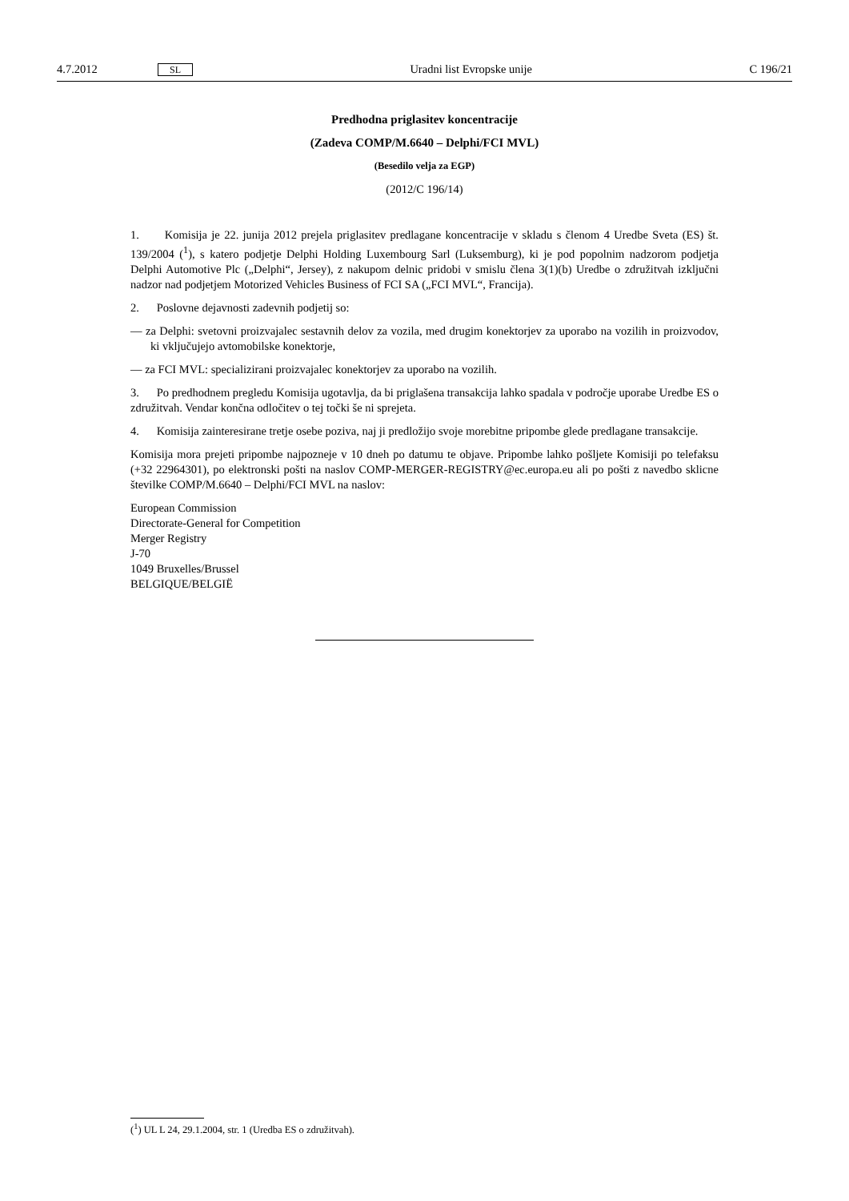4.7.2012 SL Uradni list Evropske unije C 196/21
Predhodna priglasitev koncentracije
(Zadeva COMP/M.6640 – Delphi/FCI MVL)
(Besedilo velja za EGP)
(2012/C 196/14)
1. Komisija je 22. junija 2012 prejela priglasitev predlagane koncentracije v skladu s členom 4 Uredbe Sveta (ES) št. 139/2004 (<sup>1</sup>), s katero podjetje Delphi Holding Luxembourg Sarl (Luksemburg), ki je pod popolnim nadzorom podjetja Delphi Automotive Plc („Delphi“, Jersey), z nakupom delnic pridobi v smislu člena 3(1)(b) Uredbe o združitvah izključni nadzor nad podjetjem Motorized Vehicles Business of FCI SA („FCI MVL“, Francija).
2. Poslovne dejavnosti zadevnih podjetij so:
— za Delphi: svetovni proizvajalec sestavnih delov za vozila, med drugim konektorjev za uporabo na vozilih in proizvodov, ki vključujejo avtomobilske konektorje,
— za FCI MVL: specializirani proizvajalec konektorjev za uporabo na vozilih.
3. Po predhodnem pregledu Komisija ugotavlja, da bi priglašena transakcija lahko spadala v področje uporabe Uredbe ES o združitvah. Vendar končna odločitev o tej točki še ni sprejeta.
4. Komisija zainteresirane tretje osebe poziva, naj ji predložijo svoje morebitne pripombe glede predlagane transakcije.
Komisija mora prejeti pripombe najpozneje v 10 dneh po datumu te objave. Pripombe lahko pošljete Komisiji po telefaksu (+32 22964301), po elektronski pošti na naslov COMP-MERGER-REGISTRY@ec.europa.eu ali po pošti z navedbo sklicne številke COMP/M.6640 – Delphi/FCI MVL na naslov:
European Commission
Directorate-General for Competition
Merger Registry
J-70
1049 Bruxelles/Brussel
BELGIQUE/BELGIË
(<sup>1</sup>) UL L 24, 29.1.2004, str. 1 (Uredba ES o združitvah).